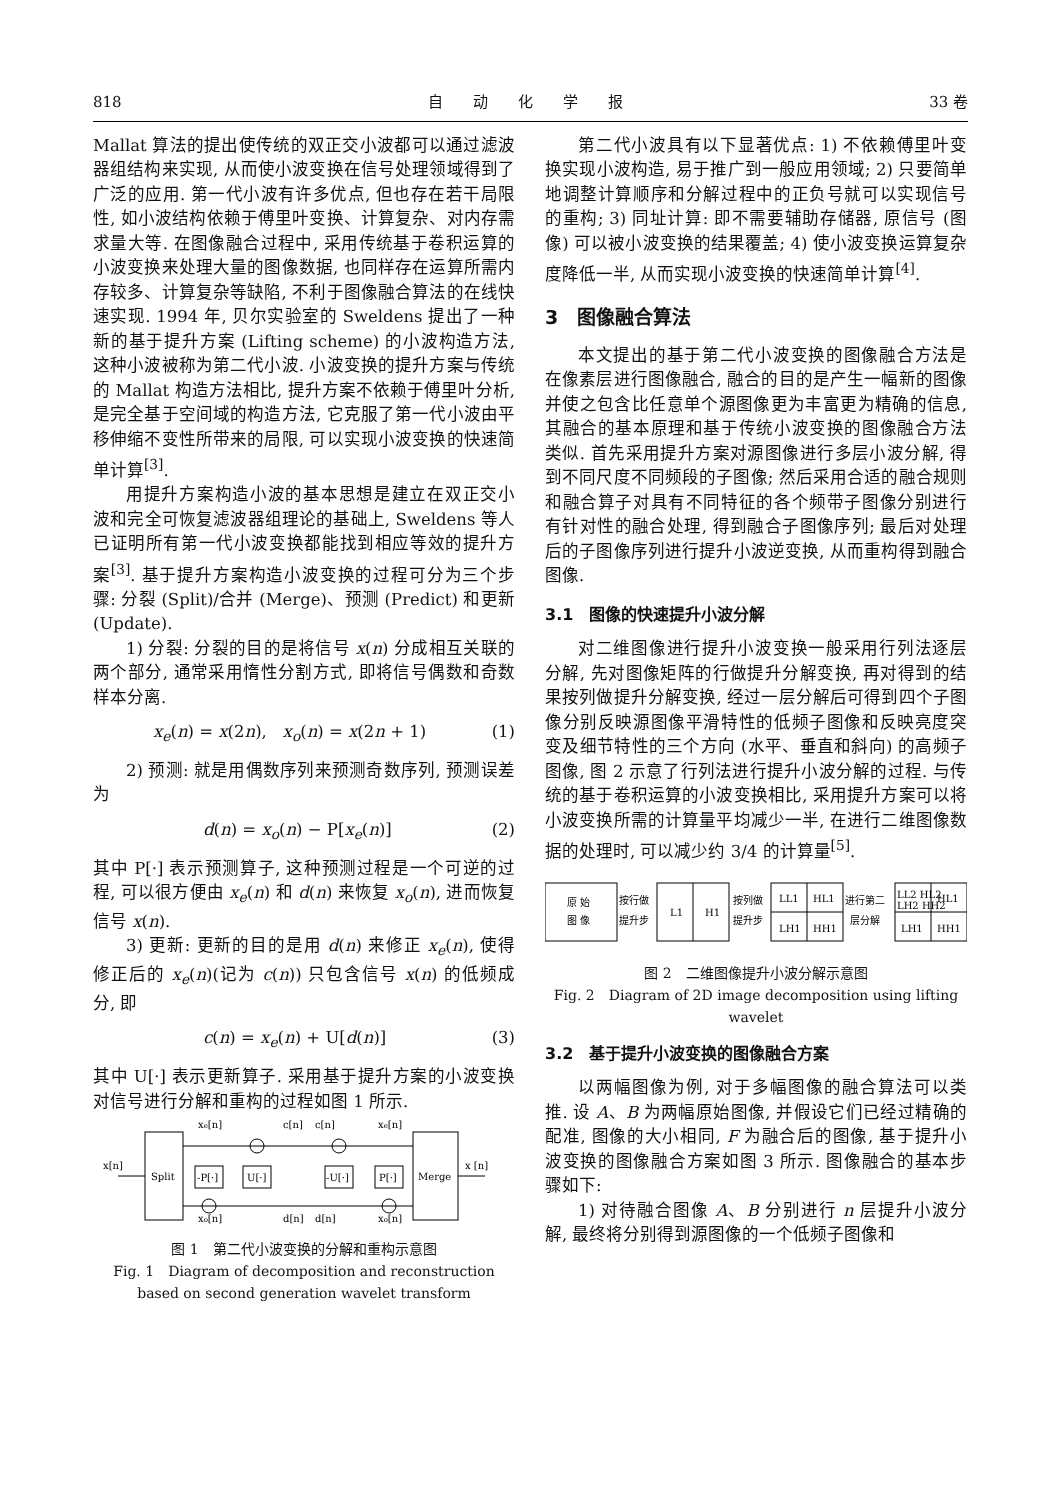818 自　　动　　化　　学　　报 33 卷
Mallat 算法的提出使传统的双正交小波都可以通过滤波器组结构来实现, 从而使小波变换在信号处理领域得到了广泛的应用. 第一代小波有许多优点, 但也存在若干局限性, 如小波结构依赖于傅里叶变换、计算复杂、对内存需求量大等. 在图像融合过程中, 采用传统基于卷积运算的小波变换来处理大量的图像数据, 也同样存在运算所需内存较多、计算复杂等缺陷, 不利于图像融合算法的在线快速实现. 1994 年, 贝尔实验室的 Sweldens 提出了一种新的基于提升方案 (Lifting scheme) 的小波构造方法, 这种小波被称为第二代小波. 小波变换的提升方案与传统的 Mallat 构造方法相比, 提升方案不依赖于傅里叶分析, 是完全基于空间域的构造方法, 它克服了第一代小波由平移伸缩不变性所带来的局限, 可以实现小波变换的快速简单计算<sup>[3]</sup>.
用提升方案构造小波的基本思想是建立在双正交小波和完全可恢复滤波器组理论的基础上, Sweldens 等人已证明所有第一代小波变换都能找到相应等效的提升方案<sup>[3]</sup>. 基于提升方案构造小波变换的过程可分为三个步骤: 分裂 (Split)/合并 (Merge)、预测 (Predict) 和更新 (Update).
1) 分裂: 分裂的目的是将信号 x(n) 分成相互关联的两个部分, 通常采用惰性分割方式, 即将信号偶数和奇数样本分离.
x<sub>e</sub>(n) = x(2n), x<sub>o</sub>(n) = x(2n + 1) (1)
2) 预测: 就是用偶数序列来预测奇数序列, 预测误差为
d(n) = x<sub>o</sub>(n) − P[x<sub>e</sub>(n)] (2)
其中 P[·] 表示预测算子, 这种预测过程是一个可逆的过程, 可以很方便由 x<sub>e</sub>(n) 和 d(n) 来恢复 x<sub>o</sub>(n), 进而恢复信号 x(n).
3) 更新: 更新的目的是用 d(n) 来修正 x<sub>e</sub>(n), 使得修正后的 x<sub>e</sub>(n)(记为 c(n)) 只包含信号 x(n) 的低频成分, 即
c(n) = x<sub>e</sub>(n) + U[d(n)] (3)
其中 U[·] 表示更新算子. 采用基于提升方案的小波变换对信号进行分解和重构的过程如图 1 所示.
x[n]
Split
Merge
x [n]
-P[·]
U[·]
-U[·]
P[·]
xe[n]
c[n]
c[n]
xe[n]
xo[n]
d[n]
d[n]
xo[n]
图 1　第二代小波变换的分解和重构示意图
Fig. 1　Diagram of decomposition and reconstruction based on second generation wavelet transform
第二代小波具有以下显著优点: 1) 不依赖傅里叶变换实现小波构造, 易于推广到一般应用领域; 2) 只要简单地调整计算顺序和分解过程中的正负号就可以实现信号的重构; 3) 同址计算: 即不需要辅助存储器, 原信号 (图像) 可以被小波变换的结果覆盖; 4) 使小波变换运算复杂度降低一半, 从而实现小波变换的快速简单计算<sup>[4]</sup>.
3　图像融合算法
本文提出的基于第二代小波变换的图像融合方法是在像素层进行图像融合, 融合的目的是产生一幅新的图像并使之包含比任意单个源图像更为丰富更为精确的信息, 其融合的基本原理和基于传统小波变换的图像融合方法类似. 首先采用提升方案对源图像进行多层小波分解, 得到不同尺度不同频段的子图像; 然后采用合适的融合规则和融合算子对具有不同特征的各个频带子图像分别进行有针对性的融合处理, 得到融合子图像序列; 最后对处理后的子图像序列进行提升小波逆变换, 从而重构得到融合图像.
3.1　图像的快速提升小波分解
对二维图像进行提升小波变换一般采用行列法逐层分解, 先对图像矩阵的行做提升分解变换, 再对得到的结果按列做提升分解变换, 经过一层分解后可得到四个子图像分别反映源图像平滑特性的低频子图像和反映亮度突变及细节特性的三个方向 (水平、垂直和斜向) 的高频子图像, 图 2 示意了行列法进行提升小波分解的过程. 与传统的基于卷积运算的小波变换相比, 采用提升方案可以将小波变换所需的计算量平均减少一半, 在进行二维图像数据的处理时, 可以减少约 3/4 的计算量<sup>[5]</sup>.
原 始
图 像
按行做
提升步
L1
H1
按列做
提升步
LL1
HL1
LH1
HH1
进行第二
层分解
LL2 HL2
LH2 HH2
HL1
LH1
HH1
图 2　二维图像提升小波分解示意图
Fig. 2　Diagram of 2D image decomposition using lifting wavelet
3.2　基于提升小波变换的图像融合方案
以两幅图像为例, 对于多幅图像的融合算法可以类推. 设 A、B 为两幅原始图像, 并假设它们已经过精确的配准, 图像的大小相同, F 为融合后的图像, 基于提升小波变换的图像融合方案如图 3 所示. 图像融合的基本步骤如下:
1) 对待融合图像 A、B 分别进行 n 层提升小波分解, 最终将分别得到源图像的一个低频子图像和